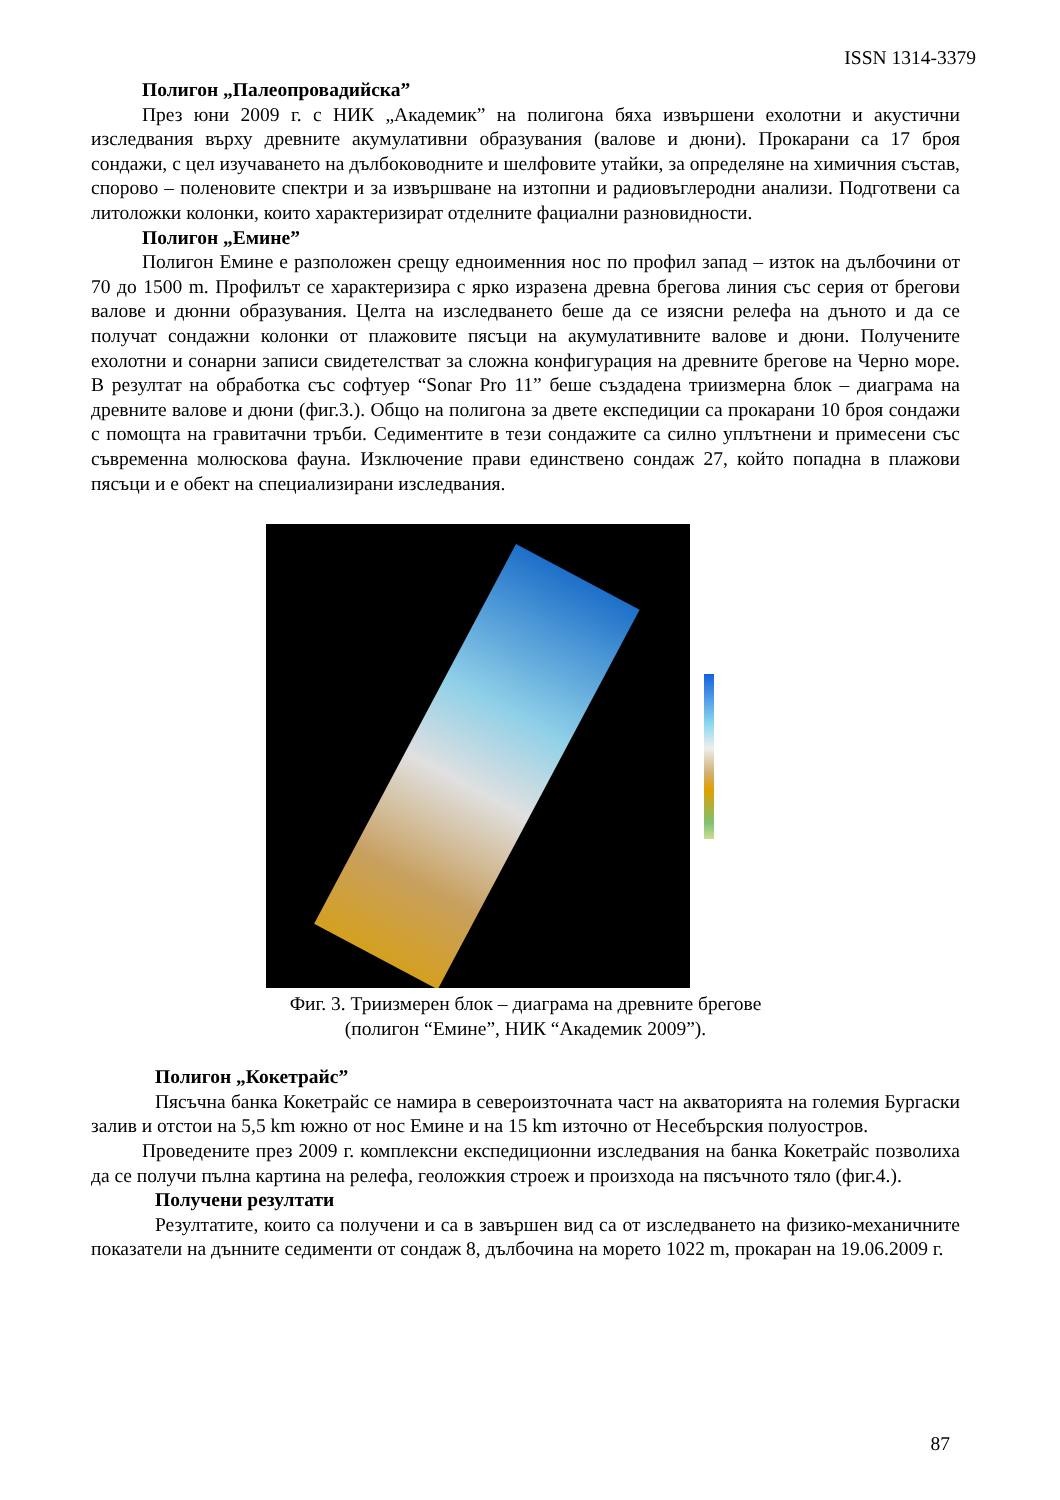ISSN 1314-3379
Полигон „Палеопровадийска”
През юни 2009 г. с НИК „Академик” на полигона бяха извършени ехолотни и акустични изследвания върху древните акумулативни образувания (валове и дюни). Прокарани са 17 броя сондажи, с цел изучаването на дълбоководните и шелфовите утайки, за определяне на химичния състав, спорово – поленовите спектри и за извършване на изтопни и радиовъглеродни анализи. Подготвени са литоложки колонки, които характеризират отделните фациални разновидности.
Полигон „Емине”
Полигон Емине е разположен срещу едноименния нос по профил запад – изток на дълбочини от 70 до 1500 m. Профилът се характеризира с ярко изразена древна брегова линия със серия от брегови валове и дюнни образувания. Целта на изследването беше да се изясни релефа на дъното и да се получат сондажни колонки от плажовите пясъци на акумулативните валове и дюни. Получените ехолотни и сонарни записи свидетелстват за сложна конфигурация на древните брегове на Черно море. В резултат на обработка със софтуер “Sonar Pro 11” беше създадена триизмерна блок – диаграма на древните валове и дюни (фиг.3.). Общо на полигона за двете експедиции са прокарани 10 броя сондажи с помощта на гравитачни тръби. Седиментите в тези сондажите са силно уплътнени и примесени със съвременна молюскова фауна. Изключение прави единствено сондаж 27, който попадна в плажови пясъци и е обект на специализирани изследвания.
Фиг. 3. Триизмерен блок – диаграма на древните брегове
(полигон “Емине”, НИК “Академик 2009”).
Полигон „Кокетрайс”
Пясъчна банка Кокетрайс се намира в североизточната част на акваторията на големия Бургаски залив и отстои на 5,5 km южно от нос Емине и на 15 km източно от Несебърския полуостров.
Проведените през 2009 г. комплексни експедиционни изследвания на банка Кокетрайс позволиха да се получи пълна картина на релефа, геоложкия строеж и произхода на пясъчното тяло (фиг.4.).
Получени резултати
Резултатите, които са получени и са в завършен вид са от изследването на физико-механичните показатели на дънните седименти от сондаж 8, дълбочина на морето 1022 m, прокаран на 19.06.2009 г.
87